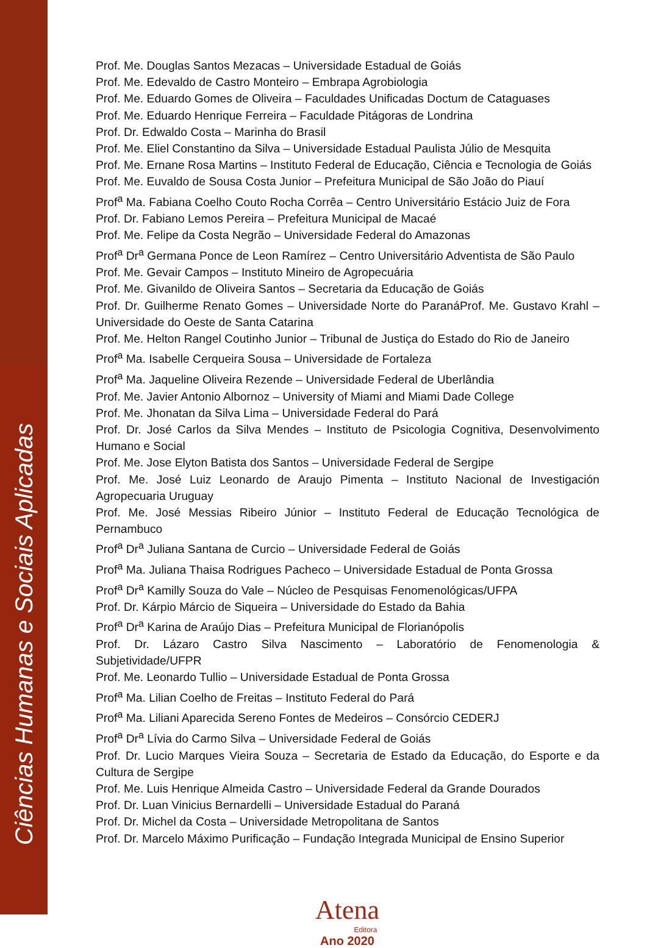Ciências Humanas e Sociais Aplicadas
Prof. Me. Douglas Santos Mezacas – Universidade Estadual de Goiás
Prof. Me. Edevaldo de Castro Monteiro – Embrapa Agrobiologia
Prof. Me. Eduardo Gomes de Oliveira – Faculdades Unificadas Doctum de Cataguases
Prof. Me. Eduardo Henrique Ferreira – Faculdade Pitágoras de Londrina
Prof. Dr. Edwaldo Costa – Marinha do Brasil
Prof. Me. Eliel Constantino da Silva – Universidade Estadual Paulista Júlio de Mesquita
Prof. Me. Ernane Rosa Martins – Instituto Federal de Educação, Ciência e Tecnologia de Goiás
Prof. Me. Euvaldo de Sousa Costa Junior – Prefeitura Municipal de São João do Piauí
Prof<sup>a</sup> Ma. Fabiana Coelho Couto Rocha Corrêa – Centro Universitário Estácio Juiz de Fora
Prof. Dr. Fabiano Lemos Pereira – Prefeitura Municipal de Macaé
Prof. Me. Felipe da Costa Negrão – Universidade Federal do Amazonas
Prof<sup>a</sup> Dr<sup>a</sup> Germana Ponce de Leon Ramírez – Centro Universitário Adventista de São Paulo
Prof. Me. Gevair Campos – Instituto Mineiro de Agropecuária
Prof. Me. Givanildo de Oliveira Santos – Secretaria da Educação de Goiás
Prof. Dr. Guilherme Renato Gomes – Universidade Norte do ParanáProf. Me. Gustavo Krahl – Universidade do Oeste de Santa Catarina
Prof. Me. Helton Rangel Coutinho Junior – Tribunal de Justiça do Estado do Rio de Janeiro
Prof<sup>a</sup> Ma. Isabelle Cerqueira Sousa – Universidade de Fortaleza
Prof<sup>a</sup> Ma. Jaqueline Oliveira Rezende – Universidade Federal de Uberlândia
Prof. Me. Javier Antonio Albornoz – University of Miami and Miami Dade College
Prof. Me. Jhonatan da Silva Lima – Universidade Federal do Pará
Prof. Dr. José Carlos da Silva Mendes – Instituto de Psicologia Cognitiva, Desenvolvimento Humano e Social
Prof. Me. Jose Elyton Batista dos Santos – Universidade Federal de Sergipe
Prof. Me. José Luiz Leonardo de Araujo Pimenta – Instituto Nacional de Investigación Agropecuaria Uruguay
Prof. Me. José Messias Ribeiro Júnior – Instituto Federal de Educação Tecnológica de Pernambuco
Prof<sup>a</sup> Dr<sup>a</sup> Juliana Santana de Curcio – Universidade Federal de Goiás
Prof<sup>a</sup> Ma. Juliana Thaisa Rodrigues Pacheco – Universidade Estadual de Ponta Grossa
Prof<sup>a</sup> Dr<sup>a</sup> Kamilly Souza do Vale – Núcleo de Pesquisas Fenomenológicas/UFPA
Prof. Dr. Kárpio Márcio de Siqueira – Universidade do Estado da Bahia
Prof<sup>a</sup> Dr<sup>a</sup> Karina de Araújo Dias – Prefeitura Municipal de Florianópolis
Prof. Dr. Lázaro Castro Silva Nascimento – Laboratório de Fenomenologia & Subjetividade/UFPR
Prof. Me. Leonardo Tullio – Universidade Estadual de Ponta Grossa
Prof<sup>a</sup> Ma. Lilian Coelho de Freitas – Instituto Federal do Pará
Prof<sup>a</sup> Ma. Liliani Aparecida Sereno Fontes de Medeiros – Consórcio CEDERJ
Prof<sup>a</sup> Dr<sup>a</sup> Lívia do Carmo Silva – Universidade Federal de Goiás
Prof. Dr. Lucio Marques Vieira Souza – Secretaria de Estado da Educação, do Esporte e da Cultura de Sergipe
Prof. Me. Luis Henrique Almeida Castro – Universidade Federal da Grande Dourados
Prof. Dr. Luan Vinicius Bernardelli – Universidade Estadual do Paraná
Prof. Dr. Michel da Costa – Universidade Metropolitana de Santos
Prof. Dr. Marcelo Máximo Purificação – Fundação Integrada Municipal de Ensino Superior
Atena
Editora
Ano 2020